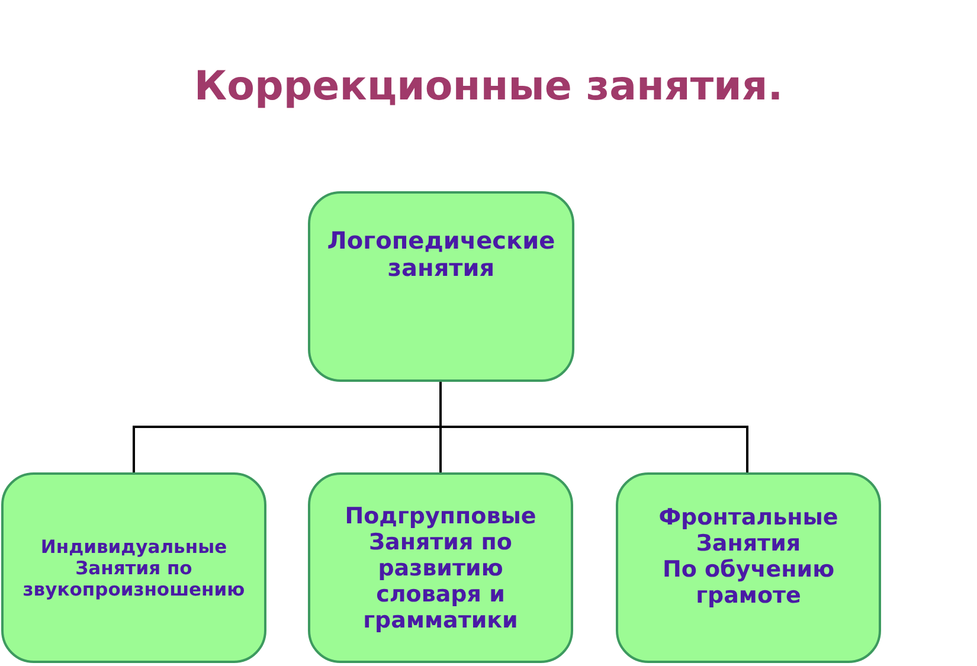Коррекционные занятия.
Логопедические
занятия
Индивидуальные
Занятия по
звукопроизношению
Подгрупповые
Занятия по
развитию
словаря и
грамматики
Фронтальные
Занятия
По обучению
грамоте